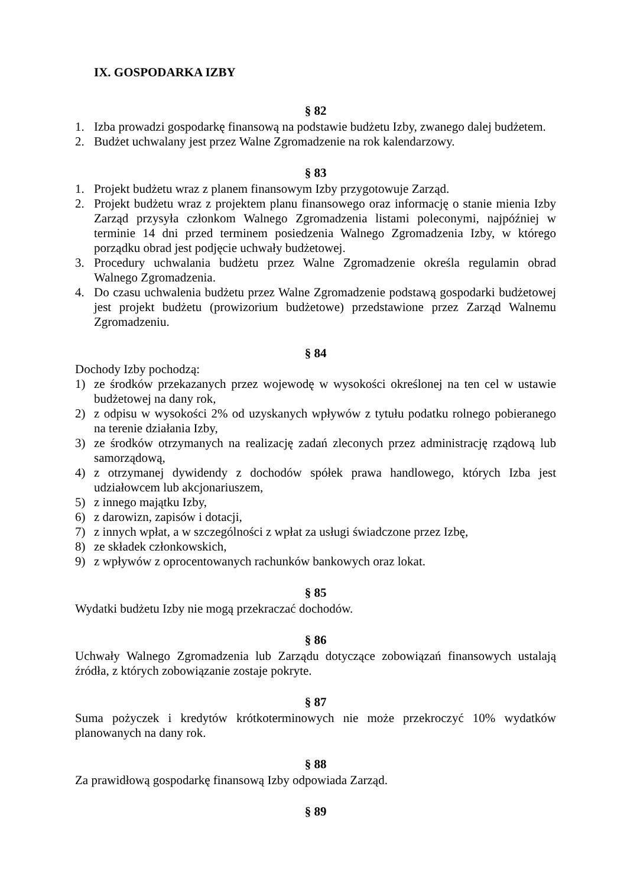IX. GOSPODARKA IZBY
§ 82
1. Izba prowadzi gospodarkę finansową na podstawie budżetu Izby, zwanego dalej budżetem.
2. Budżet uchwalany jest przez Walne Zgromadzenie na rok kalendarzowy.
§ 83
1. Projekt budżetu wraz z planem finansowym Izby przygotowuje Zarząd.
2. Projekt budżetu wraz z projektem planu finansowego oraz informację o stanie mienia Izby Zarząd przysyła członkom Walnego Zgromadzenia listami poleconymi, najpóźniej w terminie 14 dni przed terminem posiedzenia Walnego Zgromadzenia Izby, w którego porządku obrad jest podjęcie uchwały budżetowej.
3. Procedury uchwalania budżetu przez Walne Zgromadzenie określa regulamin obrad Walnego Zgromadzenia.
4. Do czasu uchwalenia budżetu przez Walne Zgromadzenie podstawą gospodarki budżetowej jest projekt budżetu (prowizorium budżetowe) przedstawione przez Zarząd Walnemu Zgromadzeniu.
§ 84
Dochody Izby pochodzą:
1) ze środków przekazanych przez wojewodę w wysokości określonej na ten cel w ustawie budżetowej na dany rok,
2) z odpisu w wysokości 2% od uzyskanych wpływów z tytułu podatku rolnego pobieranego na terenie działania Izby,
3) ze środków otrzymanych na realizację zadań zleconych przez administrację rządową lub samorządową,
4) z otrzymanej dywidendy z dochodów spółek prawa handlowego, których Izba jest udziałowcem lub akcjonariuszem,
5) z innego majątku Izby,
6) z darowizn, zapisów i dotacji,
7) z innych wpłat, a w szczególności z wpłat za usługi świadczone przez Izbę,
8) ze składek członkowskich,
9) z wpływów z oprocentowanych rachunków bankowych oraz lokat.
§ 85
Wydatki budżetu Izby nie mogą przekraczać dochodów.
§ 86
Uchwały Walnego Zgromadzenia lub Zarządu dotyczące zobowiązań finansowych ustalają źródła, z których zobowiązanie zostaje pokryte.
§ 87
Suma pożyczek i kredytów krótkoterminowych nie może przekroczyć 10% wydatków planowanych na dany rok.
§ 88
Za prawidłową gospodarkę finansową Izby odpowiada Zarząd.
§ 89